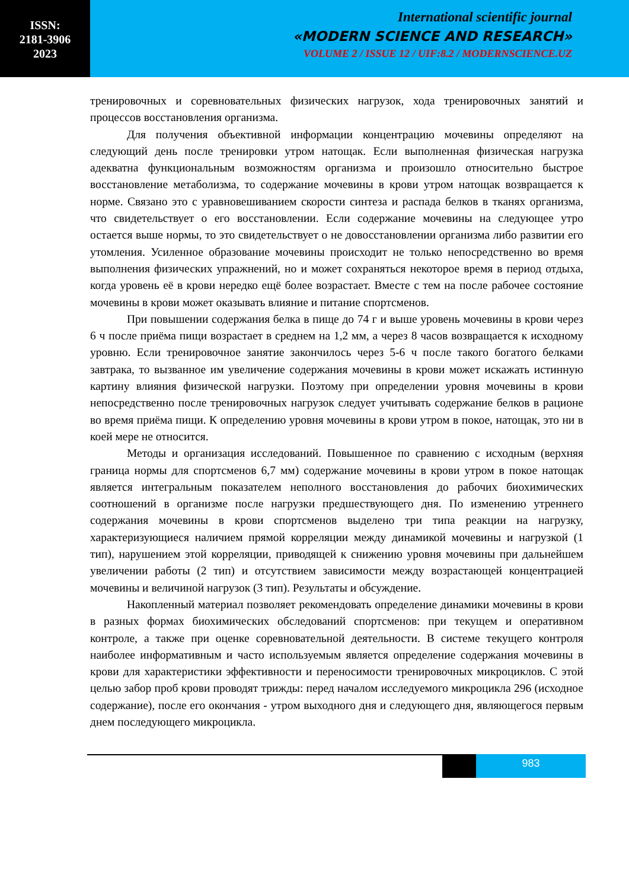ISSN:
2181-3906
2023
International scientific journal
«MODERN SCIENCE AND RESEARCH»
VOLUME 2 / ISSUE 12 / UIF:8.2 / MODERNSCIENCE.UZ
тренировочных и соревновательных физических нагрузок, хода тренировочных занятий и процессов восстановления организма.
Для получения объективной информации концентрацию мочевины определяют на следующий день после тренировки утром натощак. Если выполненная физическая нагрузка адекватна функциональным возможностям организма и произошло относительно быстрое восстановление метаболизма, то содержание мочевины в крови утром натощак возвращается к норме. Связано это с уравновешиванием скорости синтеза и распада белков в тканях организма, что свидетельствует о его восстановлении. Если содержание мочевины на следующее утро остается выше нормы, то это свидетельствует о не довосстановлении организма либо развитии его утомления. Усиленное образование мочевины происходит не только непосредственно во время выполнения физических упражнений, но и может сохраняться некоторое время в период отдыха, когда уровень её в крови нередко ещё более возрастает. Вместе с тем на после рабочее состояние мочевины в крови может оказывать влияние и питание спортсменов.
При повышении содержания белка в пище до 74 г и выше уровень мочевины в крови через 6 ч после приёма пищи возрастает в среднем на 1,2 мм, а через 8 часов возвращается к исходному уровню. Если тренировочное занятие закончилось через 5-6 ч после такого богатого белками завтрака, то вызванное им увеличение содержания мочевины в крови может искажать истинную картину влияния физической нагрузки. Поэтому при определении уровня мочевины в крови непосредственно после тренировочных нагрузок следует учитывать содержание белков в рационе во время приёма пищи. К определению уровня мочевины в крови утром в покое, натощак, это ни в коей мере не относится.
Методы и организация исследований. Повышенное по сравнению с исходным (верхняя граница нормы для спортсменов 6,7 мм) содержание мочевины в крови утром в покое натощак является интегральным показателем неполного восстановления до рабочих биохимических соотношений в организме после нагрузки предшествующего дня. По изменению утреннего содержания мочевины в крови спортсменов выделено три типа реакции на нагрузку, характеризующиеся наличием прямой корреляции между динамикой мочевины и нагрузкой (1 тип), нарушением этой корреляции, приводящей к снижению уровня мочевины при дальнейшем увеличении работы (2 тип) и отсутствием зависимости между возрастающей концентрацией мочевины и величиной нагрузок (3 тип). Результаты и обсуждение.
Накопленный материал позволяет рекомендовать определение динамики мочевины в крови в разных формах биохимических обследований спортсменов: при текущем и оперативном контроле, а также при оценке соревновательной деятельности. В системе текущего контроля наиболее информативным и часто используемым является определение содержания мочевины в крови для характеристики эффективности и переносимости тренировочных микроциклов. С этой целью забор проб крови проводят трижды: перед началом исследуемого микроцикла 296 (исходное содержание), после его окончания - утром выходного дня и следующего дня, являющегося первым днем последующего микроцикла.
983